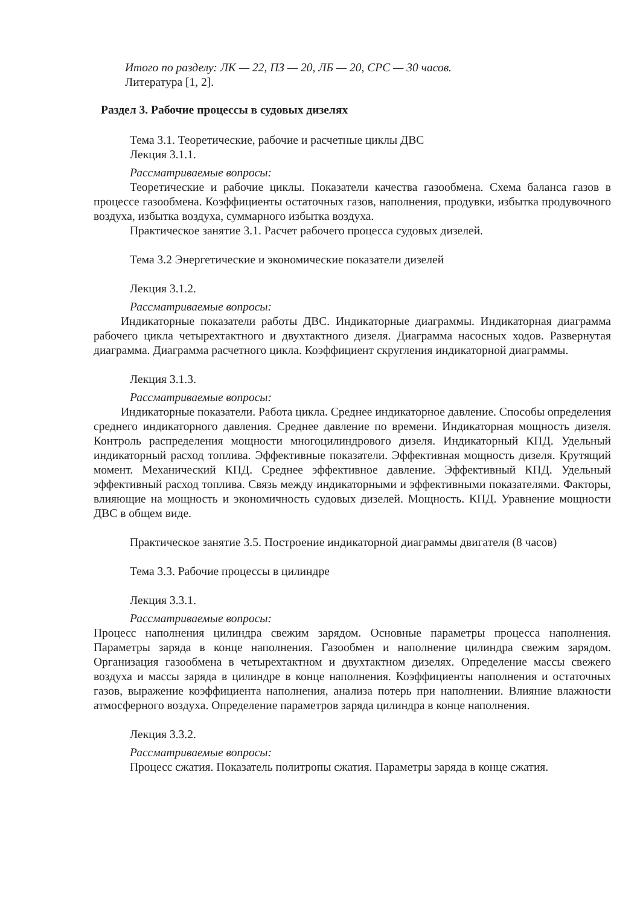Итого по разделу: ЛК — 22, ПЗ — 20, ЛБ — 20, СРС — 30 часов.
Литература [1, 2].
Раздел 3. Рабочие процессы в судовых дизелях
Тема 3.1. Теоретические, рабочие и расчетные циклы ДВС
Лекция 3.1.1.
Рассматриваемые вопросы:
Теоретические и рабочие циклы. Показатели качества газообмена. Схема баланса газов в процессе газообмена. Коэффициенты остаточных газов, наполнения, продувки, избытка продувочного воздуха, избытка воздуха, суммарного избытка воздуха.
Практическое занятие 3.1. Расчет рабочего процесса судовых дизелей.
Тема 3.2 Энергетические и экономические показатели дизелей
Лекция 3.1.2.
Рассматриваемые вопросы:
Индикаторные показатели работы ДВС. Индикаторные диаграммы. Индикаторная диаграмма рабочего цикла четырехтактного и двухтактного дизеля. Диаграмма насосных ходов. Развернутая диаграмма. Диаграмма расчетного цикла. Коэффициент скругления индикаторной диаграммы.
Лекция 3.1.3.
Рассматриваемые вопросы:
Индикаторные показатели. Работа цикла. Среднее индикаторное давление. Способы определения среднего индикаторного давления. Среднее давление по времени. Индикаторная мощность дизеля. Контроль распределения мощности многоцилиндрового дизеля. Индикаторный КПД. Удельный индикаторный расход топлива. Эффективные показатели. Эффективная мощность дизеля. Крутящий момент. Механический КПД. Среднее эффективное давление. Эффективный КПД. Удельный эффективный расход топлива. Связь между индикаторными и эффективными показателями. Факторы, влияющие на мощность и экономичность судовых дизелей. Мощность. КПД. Уравнение мощности ДВС в общем виде.
Практическое занятие 3.5. Построение индикаторной диаграммы двигателя (8 часов)
Тема 3.3. Рабочие процессы в цилиндре
Лекция 3.3.1.
Рассматриваемые вопросы:
Процесс наполнения цилиндра свежим зарядом. Основные параметры процесса наполнения. Параметры заряда в конце наполнения. Газообмен и наполнение цилиндра свежим зарядом. Организация газообмена в четырехтактном и двухтактном дизелях. Определение массы свежего воздуха и массы заряда в цилиндре в конце наполнения. Коэффициенты наполнения и остаточных газов, выражение коэффициента наполнения, анализа потерь при наполнении. Влияние влажности атмосферного воздуха. Определение параметров заряда цилиндра в конце наполнения.
Лекция 3.3.2.
Рассматриваемые вопросы:
Процесс сжатия. Показатель политропы сжатия. Параметры заряда в конце сжатия.